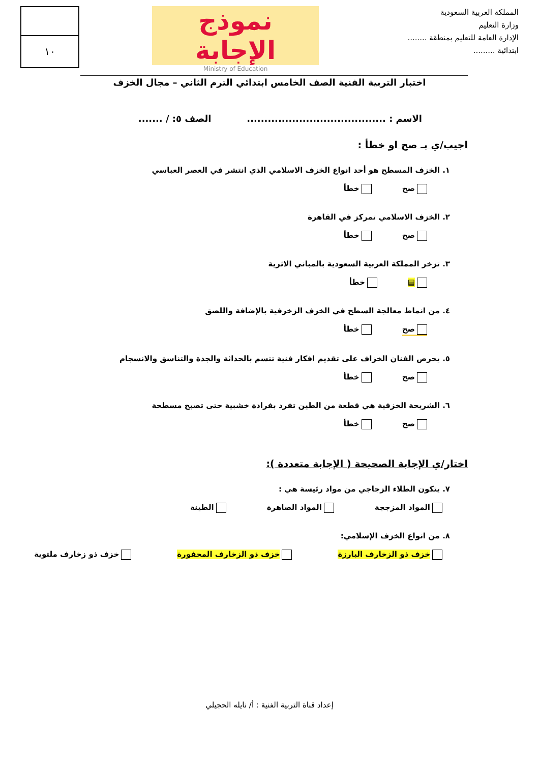المملكة العربية السعودية
وزارة التعليم
الإدارة العامة للتعليم بمنطقة ........
ابتدائية .........
نموذج الإجابة
Ministry of Education
١٠
اختبار التربية الفنية الصف الخامس ابتدائي الترم الثاني – مجال الخزف
الاسم : ........................................ الصف ٥: / .......
اجيب/ي بـ صح او خطأ :
١. الخزف المسطح هو أحد انواع الخزف الاسلامي الذي انتشر في العصر العباسي
صح خطأ
٢. الخزف الاسلامي تمركز في القاهرة
صح خطأ
٣. تزخر المملكة العربية السعودية بالمباني الاثرية
▤ خطأ
٤. من انماط معالجة السطح في الخزف الزخرفية بالإضافة واللصق
صح خطأ
٥. يحرص الفنان الخزاف على تقديم افكار فنية تتسم بالحداثة والجدة والتناسق والانسجام
صح خطأ
٦. الشريحة الخزفية هي قطعة من الطين تفرد بفرادة خشبية حتى تصبح مسطحة
صح خطأ
اختار/ي الإجابة الصحيحة ( الإجابة متعددة ):
٧. يتكون الطلاء الزجاجي من مواد رئيسة هي :
المواد المزججة المواد الصاهرة الطينة
٨. من انواع الخزف الإسلامي:
خزف ذو الزخارف البارزة خزف ذو الزخارف المحفورة خزف ذو زخارف ملتوية
إعداد قناة التربية الفنية : أ/ نايله الحجيلي